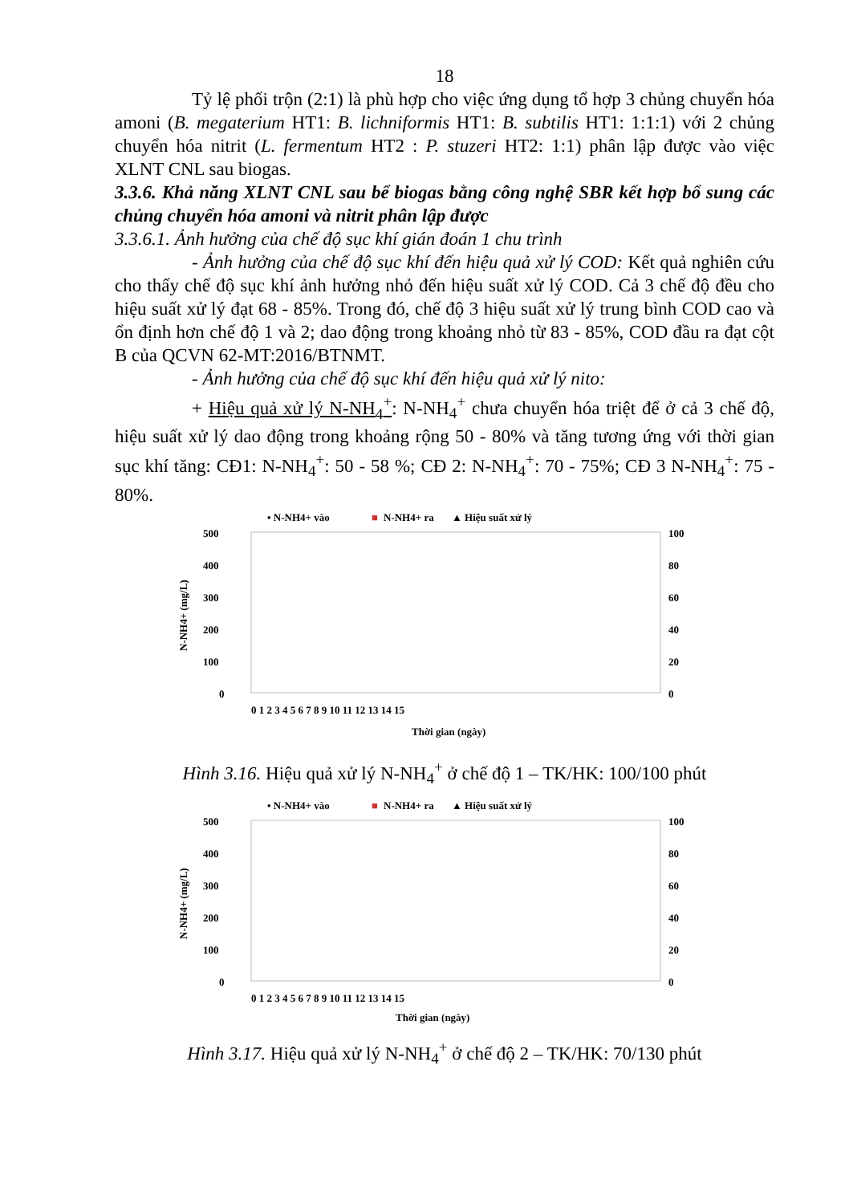18
Tỷ lệ phối trộn (2:1) là phù hợp cho việc ứng dụng tổ hợp 3 chủng chuyển hóa amoni (B. megaterium HT1: B. lichniformis HT1: B. subtilis HT1: 1:1:1) với 2 chủng chuyển hóa nitrit (L. fermentum HT2 : P. stuzeri HT2: 1:1) phân lập được vào việc XLNT CNL sau biogas.
3.3.6. Khả năng XLNT CNL sau bể biogas bằng công nghệ SBR kết hợp bổ sung các chủng chuyển hóa amoni và nitrit phân lập được
3.3.6.1. Ảnh hưởng của chế độ sục khí gián đoán 1 chu trình
- Ảnh hưởng của chế độ sục khí đến hiệu quả xử lý COD: Kết quả nghiên cứu cho thấy chế độ sục khí ảnh hưởng nhỏ đến hiệu suất xử lý COD. Cả 3 chế độ đều cho hiệu suất xử lý đạt 68 - 85%. Trong đó, chế độ 3 hiệu suất xử lý trung bình COD cao và ổn định hơn chế độ 1 và 2; dao động trong khoảng nhỏ từ 83 - 85%, COD đầu ra đạt cột B của QCVN 62-MT:2016/BTNMT.
- Ảnh hưởng của chế độ sục khí đến hiệu quả xử lý nito:
+ Hiệu quả xử lý N-NH<sub>4</sub><sup>+</sup>: N-NH<sub>4</sub><sup>+</sup> chưa chuyển hóa triệt để ở cả 3 chế độ, hiệu suất xử lý dao động trong khoảng rộng 50 - 80% và tăng tương ứng với thời gian sục khí tăng: CĐ1: N-NH<sub>4</sub><sup>+</sup>: 50 - 58 %; CĐ 2: N-NH<sub>4</sub><sup>+</sup>: 70 - 75%; CĐ 3 N-NH<sub>4</sub><sup>+</sup>: 75 - 80%.
• N-NH4+ vào
■
N-NH4+ ra
▲ Hiệu suất xử lý
500
400
300
200
100
0
100
80
60
40
20
0
N-NH4+ (mg/L)
0 1 2 3 4 5 6 7 8 9 10 11 12 13 14 15
Thời gian (ngày)
Hình 3.16. Hiệu quả xử lý N-NH<sub>4</sub><sup>+</sup> ở chế độ 1 – TK/HK: 100/100 phút
• N-NH4+ vào
■
N-NH4+ ra
▲ Hiệu suất xử lý
500
400
300
200
100
0
100
80
60
40
20
0
N-NH4+ (mg/L)
0 1 2 3 4 5 6 7 8 9 10 11 12 13 14 15
Thời gian (ngày)
Hình 3.17. Hiệu quả xử lý N-NH<sub>4</sub><sup>+</sup> ở chế độ 2 – TK/HK: 70/130 phút